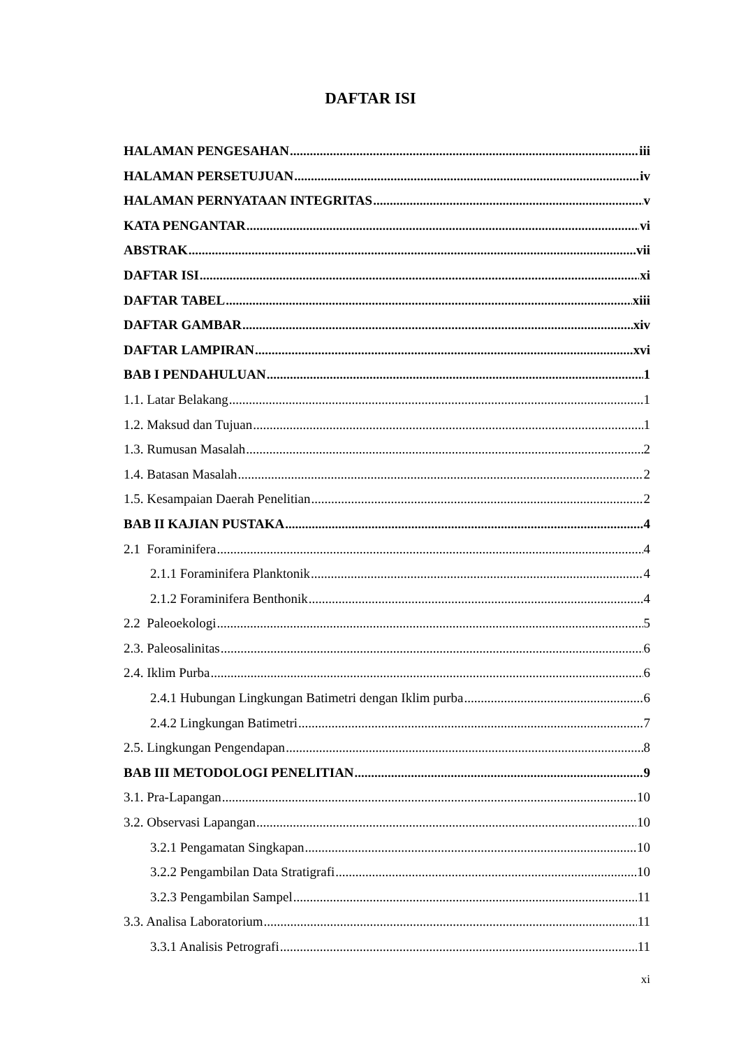DAFTAR ISI
HALAMAN PENGESAHAN iii
HALAMAN PERSETUJUAN iv
HALAMAN PERNYATAAN INTEGRITAS v
KATA PENGANTAR vi
ABSTRAK vii
DAFTAR ISI xi
DAFTAR TABEL xiii
DAFTAR GAMBAR xiv
DAFTAR LAMPIRAN xvi
BAB I PENDAHULUAN 1
1.1. Latar Belakang 1
1.2. Maksud dan Tujuan 1
1.3. Rumusan Masalah 2
1.4. Batasan Masalah 2
1.5. Kesampaian Daerah Penelitian 2
BAB II KAJIAN PUSTAKA 4
2.1 Foraminifera 4
2.1.1 Foraminifera Planktonik 4
2.1.2 Foraminifera Benthonik 4
2.2 Paleoekologi 5
2.3. Paleosalinitas 6
2.4. Iklim Purba 6
2.4.1 Hubungan Lingkungan Batimetri dengan Iklim purba 6
2.4.2 Lingkungan Batimetri 7
2.5. Lingkungan Pengendapan 8
BAB III METODOLOGI PENELITIAN 9
3.1. Pra-Lapangan 10
3.2. Observasi Lapangan 10
3.2.1 Pengamatan Singkapan 10
3.2.2 Pengambilan Data Stratigrafi 10
3.2.3 Pengambilan Sampel 11
3.3. Analisa Laboratorium 11
3.3.1 Analisis Petrografi 11
xi